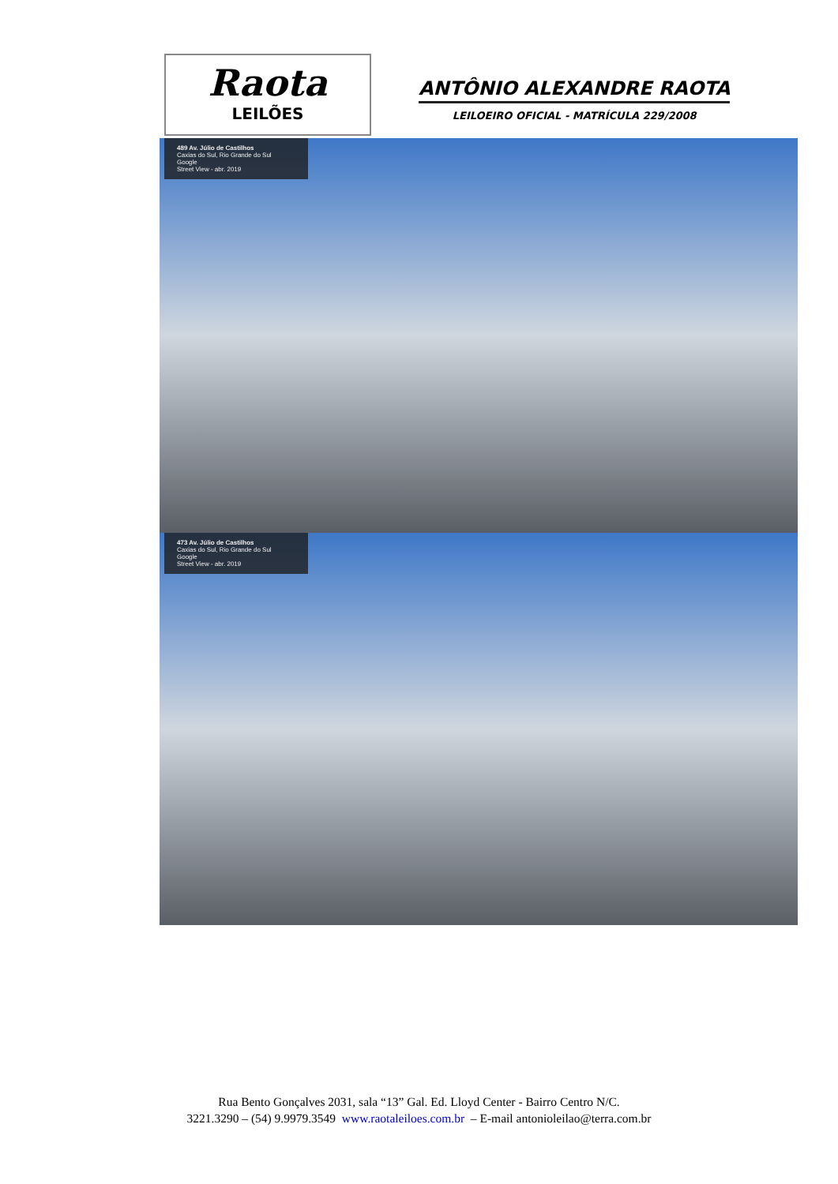Raota
LEILÕES
ANTÔNIO ALEXANDRE RAOTA
LEILOEIRO OFICIAL - MATRÍCULA 229/2008
489 Av. Júlio de Castilhos
Caxias do Sul, Rio Grande do Sul
Google
Street View - abr. 2019
473 Av. Júlio de Castilhos
Caxias do Sul, Rio Grande do Sul
Google
Street View - abr. 2019
Rua Bento Gonçalves 2031, sala “13” Gal. Ed. Lloyd Center - Bairro Centro N/C.
3221.3290 – (54) 9.9979.3549 www.raotaleiloes.com.br – E-mail antonioleilao@terra.com.br